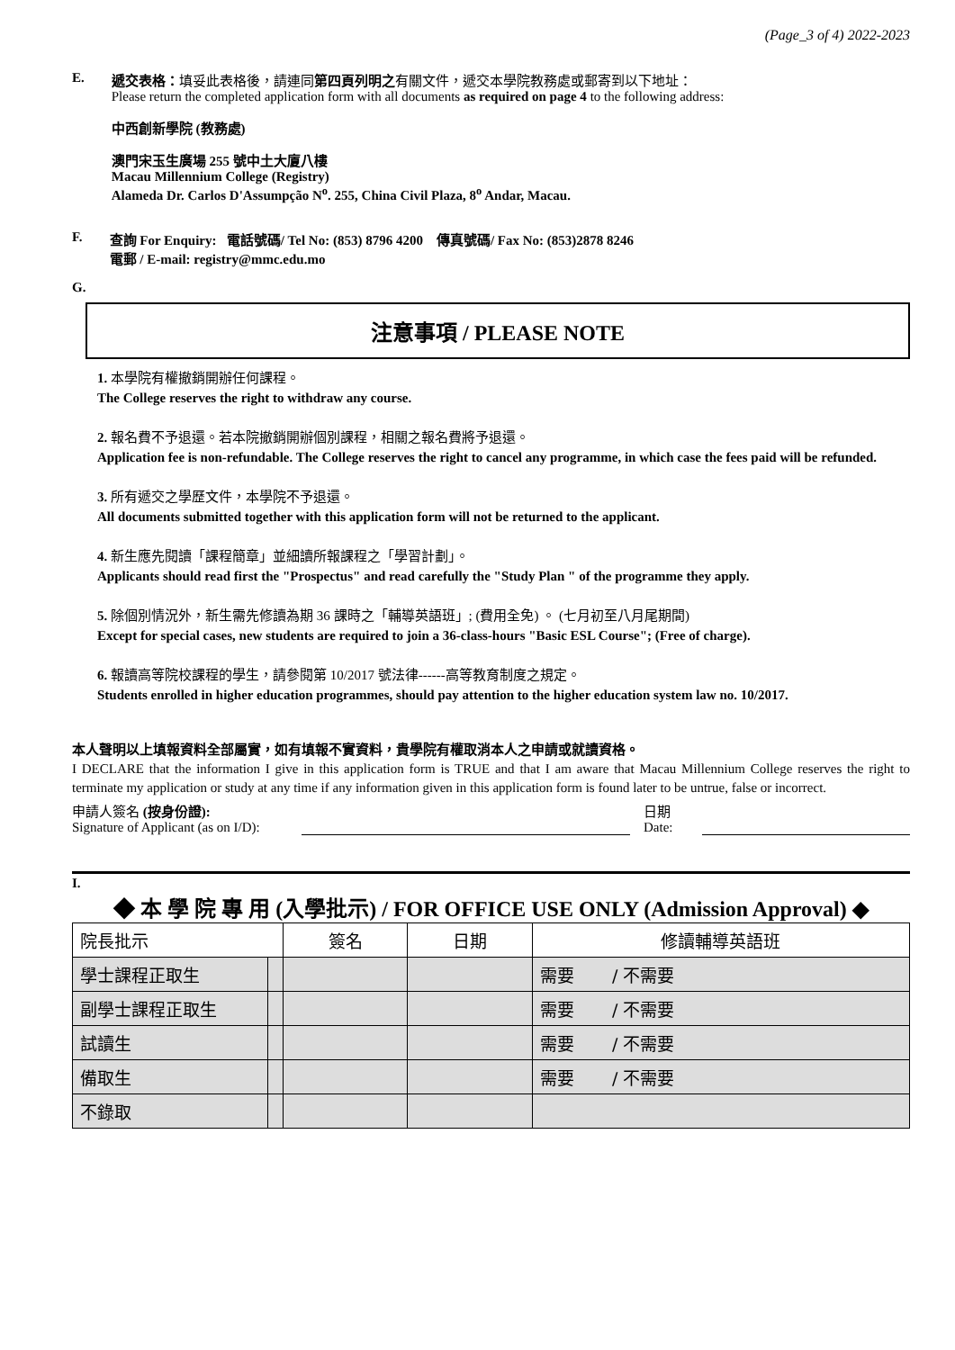(Page_3 of 4) 2022-2023
E. 遞交表格：填妥此表格後，請連同第四頁列明之有關文件，遞交本學院教務處或郵寄到以下地址：
Please return the completed application form with all documents as required on page 4 to the following address:
中西創新學院 (教務處)
澳門宋玉生廣場 255 號中土大廈八樓
Macau Millennium College (Registry)
Alameda Dr. Carlos D'Assumpção N<sup>o</sup>. 255, China Civil Plaza, 8<sup>o</sup> Andar, Macau.
F. 查詢 For Enquiry: 電話號碼/ Tel No: (853) 8796 4200 傳真號碼/ Fax No: (853)2878 8246
電郵 / E-mail: registry@mmc.edu.mo
G.
注意事項 / PLEASE NOTE
1. 本學院有權撤銷開辦任何課程。
The College reserves the right to withdraw any course.
2. 報名費不予退還。若本院撤銷開辦個別課程，相關之報名費將予退還。
Application fee is non-refundable. The College reserves the right to cancel any programme, in which case the fees paid will be refunded.
3. 所有遞交之學歷文件，本學院不予退還。
All documents submitted together with this application form will not be returned to the applicant.
4. 新生應先閱讀「課程簡章」並細讀所報課程之「學習計劃」。
Applicants should read first the "Prospectus" and read carefully the "Study Plan " of the programme they apply.
5. 除個別情況外，新生需先修讀為期 36 課時之「輔導英語班」; (費用全免) 。 (七月初至八月尾期間)
Except for special cases, new students are required to join a 36-class-hours "Basic ESL Course"; (Free of charge).
6. 報讀高等院校課程的學生，請參閱第 10/2017 號法律------高等教育制度之規定。
Students enrolled in higher education programmes, should pay attention to the higher education system law no. 10/2017.
本人聲明以上填報資料全部屬實，如有填報不實資料，貴學院有權取消本人之申請或就讀資格。
I DECLARE that the information I give in this application form is TRUE and that I am aware that Macau Millennium College reserves the right to terminate my application or study at any time if any information given in this application form is found later to be untrue, false or incorrect.
申請人簽名 (按身份證):
Signature of Applicant (as on I/D):
日期
Date:
I.
◆ 本 學 院 專 用 (入學批示) / FOR OFFICE USE ONLY (Admission Approval) ◆
| 院長批示 | | 簽名 | 日期 | 修讀輔導英語班 |
| 學士課程正取生 | | | | 需要 / 不需要 |
| 副學士課程正取生 | | | | 需要 / 不需要 |
| 試讀生 | | | | 需要 / 不需要 |
| 備取生 | | | | 需要 / 不需要 |
| 不錄取 | | | | |